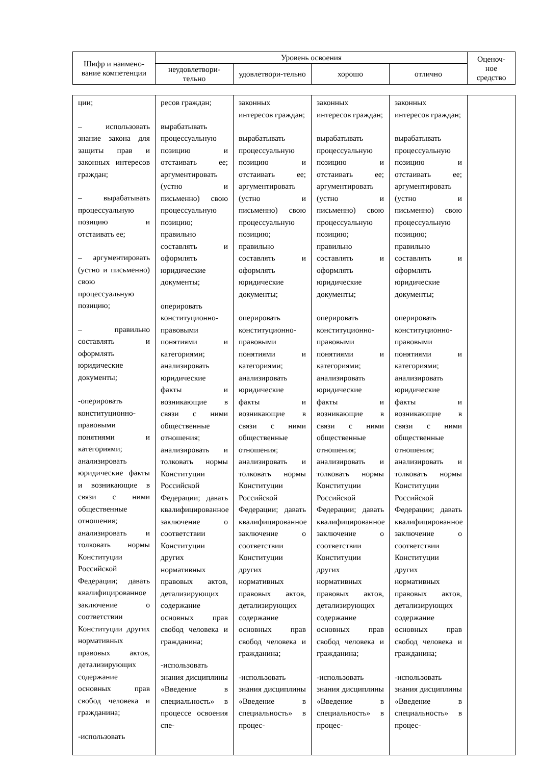| Шифр и наимено-вание компетенции | Уровень освоения | | | | Оценоч-ное средство |
| --- | --- | --- | --- | --- | --- |
| | неудовлетвори-тельно | удовлетвори-тельно | хорошо | отлично | |
| ции; – использовать знание закона для защиты прав и законных интересов граждан; – вырабатывать процессуальную позицию и отстаивать ее; – аргументировать (устно и письменно) свою процессуальную позицию; – правильно составлять и оформлять юридические документы; -оперировать конституционно-правовыми понятиями и категориями; анализировать юридические факты и возникающие в связи с ними общественные отношения; анализировать и толковать нормы Конституции Российской Федерации; давать квалифицированное заключение о соответствии Конституции других нормативных правовых актов, детализирующих содержание основных прав свобод человека и гражданина; -использовать | ресов граждан; вырабатывать процессуальную позицию и отстаивать ее; аргументировать (устно и письменно) свою процессуальную позицию; правильно составлять и оформлять юридические документы; оперировать конституционно-правовыми понятиями и категориями; анализировать юридические факты и возникающие в связи с ними общественные отношения; анализировать и толковать нормы Конституции Российской Федерации; давать квалифицированное заключение о соответствии Конституции других нормативных правовых актов, детализирующих содержание основных прав свобод человека и гражданина; -использовать знания дисциплины «Введение в специальность» в процессе освоения спе- | законных интересов граждан; вырабатывать процессуальную позицию и отстаивать ее; аргументировать (устно и письменно) свою процессуальную позицию; правильно составлять и оформлять юридические документы; оперировать конституционно-правовыми понятиями и категориями; анализировать юридические факты и возникающие в связи с ними общественные отношения; анализировать и толковать нормы Конституции Российской Федерации; давать квалифицированное заключение о соответствии Конституции других нормативных правовых актов, детализирующих содержание основных прав свобод человека и гражданина; -использовать знания дисциплины «Введение в специальность» в процес- | законных интересов граждан; вырабатывать процессуальную позицию и отстаивать ее; аргументировать (устно и письменно) свою процессуальную позицию; правильно составлять и оформлять юридические документы; оперировать конституционно-правовыми понятиями и категориями; анализировать юридические факты и возникающие в связи с ними общественные отношения; анализировать и толковать нормы Конституции Российской Федерации; давать квалифицированное заключение о соответствии Конституции других нормативных правовых актов, детализирующих содержание основных прав свобод человека и гражданина; -использовать знания дисциплины «Введение в специальность» в процес- | законных интересов граждан; вырабатывать процессуальную позицию и отстаивать ее; аргументировать (устно и письменно) свою процессуальную позицию; правильно составлять и оформлять юридические документы; оперировать конституционно-правовыми понятиями и категориями; анализировать юридические факты и возникающие в связи с ними общественные отношения; анализировать и толковать нормы Конституции Российской Федерации; давать квалифицированное заключение о соответствии Конституции других нормативных правовых актов, детализирующих содержание основных прав свобод человека и гражданина; -использовать знания дисциплины «Введение в специальность» в процес- | |